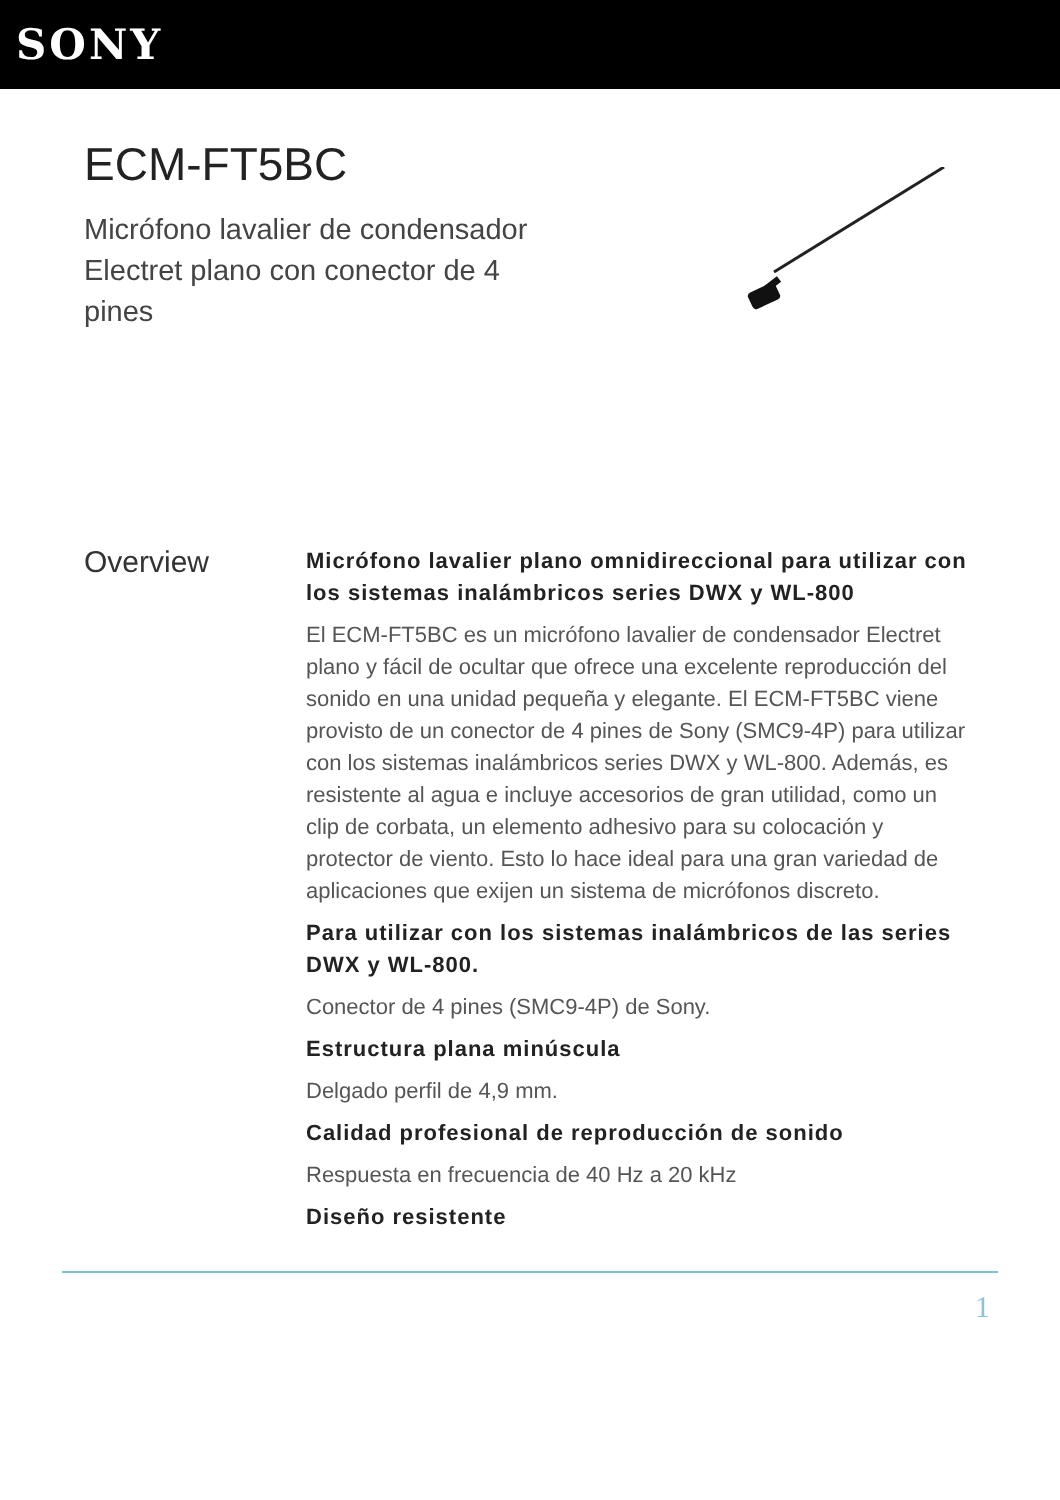SONY
ECM-FT5BC
Micrófono lavalier de condensador Electret plano con conector de 4 pines
Overview
Micrófono lavalier plano omnidireccional para utilizar con los sistemas inalámbricos series DWX y WL-800
El ECM-FT5BC es un micrófono lavalier de condensador Electret plano y fácil de ocultar que ofrece una excelente reproducción del sonido en una unidad pequeña y elegante. El ECM-FT5BC viene provisto de un conector de 4 pines de Sony (SMC9-4P) para utilizar con los sistemas inalámbricos series DWX y WL-800. Además, es resistente al agua e incluye accesorios de gran utilidad, como un clip de corbata, un elemento adhesivo para su colocación y protector de viento. Esto lo hace ideal para una gran variedad de aplicaciones que exijen un sistema de micrófonos discreto.
Para utilizar con los sistemas inalámbricos de las series DWX y WL-800.
Conector de 4 pines (SMC9-4P) de Sony.
Estructura plana minúscula
Delgado perfil de 4,9 mm.
Calidad profesional de reproducción de sonido
Respuesta en frecuencia de 40 Hz a 20 kHz
Diseño resistente
1